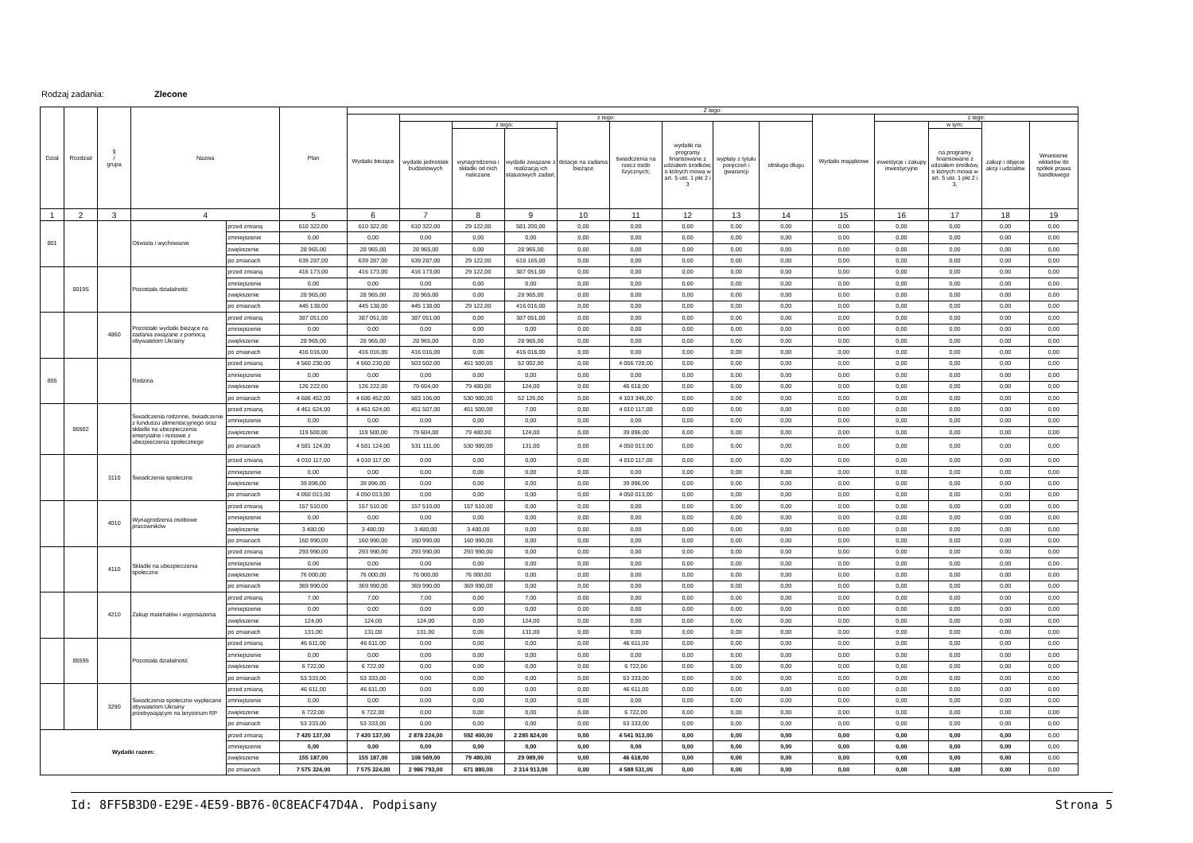Rodzaj zadania: Zlecone
| Dział | Rozdział | § / grupa | Nazwa | | Plan | Z tego: | | | | | | | | | | | | | |
| --- | --- | --- | --- | --- | --- | --- | --- | --- | --- | --- | --- | --- | --- | --- | --- | --- | --- | --- | --- |
| | | | | | | Wydatki bieżące | z tego: | | | | | | | | Wydatki majątkowe | z tego: | | | |
| | | | | | | | wydatki jednostek budżetowych | z tego: | | dotacje na zadania bieżące | świadczenia na rzecz osób fizycznych; | wydatki na programy finansowane z udziałem środków, o których mowa w art. 5 ust. 1 pkt 2 i 3 | wypłaty z tytułu poręczeń i gwarancji | obsługa długu | | inwestycje i zakupy inwestycyjne | w tym: | zakup i objęcie akcji i udziałów | Wniesienie wkładów do spółek prawa handlowego |
| | | | | | | | | wynagrodzenia i składki od nich naliczane | wydatki związane z realizacją ich statutowych zadań; | | | | | | | | na programy finansowane z udziałem środków, o których mowa w art. 5 ust. 1 pkt 2 i 3, | | |
| 1 | 2 | 3 | 4 | | 5 | 6 | 7 | 8 | 9 | 10 | 11 | 12 | 13 | 14 | 15 | 16 | 17 | 18 | 19 |
| 801 | | | Oświata i wychowanie | przed zmianą | 610 322,00 | 610 322,00 | 610 322,00 | 29 122,00 | 581 200,00 | 0,00 | 0,00 | 0,00 | 0,00 | 0,00 | 0,00 | 0,00 | 0,00 | 0,00 | 0,00 |
| | | | | zmniejszenie | 0,00 | 0,00 | 0,00 | 0,00 | 0,00 | 0,00 | 0,00 | 0,00 | 0,00 | 0,00 | 0,00 | 0,00 | 0,00 | 0,00 | 0,00 |
| | | | | zwiększenie | 28 965,00 | 28 965,00 | 28 965,00 | 0,00 | 28 965,00 | 0,00 | 0,00 | 0,00 | 0,00 | 0,00 | 0,00 | 0,00 | 0,00 | 0,00 | 0,00 |
| | | | | po zmianach | 639 287,00 | 639 287,00 | 639 287,00 | 29 122,00 | 610 165,00 | 0,00 | 0,00 | 0,00 | 0,00 | 0,00 | 0,00 | 0,00 | 0,00 | 0,00 | 0,00 |
| | 80195 | | Pozostała działalność | przed zmianą | 416 173,00 | 416 173,00 | 416 173,00 | 29 122,00 | 387 051,00 | 0,00 | 0,00 | 0,00 | 0,00 | 0,00 | 0,00 | 0,00 | 0,00 | 0,00 | 0,00 |
| | | | | zmniejszenie | 0,00 | 0,00 | 0,00 | 0,00 | 0,00 | 0,00 | 0,00 | 0,00 | 0,00 | 0,00 | 0,00 | 0,00 | 0,00 | 0,00 | 0,00 |
| | | | | zwiększenie | 28 965,00 | 28 965,00 | 28 965,00 | 0,00 | 28 965,00 | 0,00 | 0,00 | 0,00 | 0,00 | 0,00 | 0,00 | 0,00 | 0,00 | 0,00 | 0,00 |
| | | | | po zmianach | 445 138,00 | 445 138,00 | 445 138,00 | 29 122,00 | 416 016,00 | 0,00 | 0,00 | 0,00 | 0,00 | 0,00 | 0,00 | 0,00 | 0,00 | 0,00 | 0,00 |
| | | 4860 | Pozostałe wydatki bieżące na zadania związane z pomocą obywatelom Ukrainy | przed zmianą | 387 051,00 | 387 051,00 | 387 051,00 | 0,00 | 387 051,00 | 0,00 | 0,00 | 0,00 | 0,00 | 0,00 | 0,00 | 0,00 | 0,00 | 0,00 | 0,00 |
| | | | | zmniejszenie | 0,00 | 0,00 | 0,00 | 0,00 | 0,00 | 0,00 | 0,00 | 0,00 | 0,00 | 0,00 | 0,00 | 0,00 | 0,00 | 0,00 | 0,00 |
| | | | | zwiększenie | 28 965,00 | 28 965,00 | 28 965,00 | 0,00 | 28 965,00 | 0,00 | 0,00 | 0,00 | 0,00 | 0,00 | 0,00 | 0,00 | 0,00 | 0,00 | 0,00 |
| | | | | po zmianach | 416 016,00 | 416 016,00 | 416 016,00 | 0,00 | 416 016,00 | 0,00 | 0,00 | 0,00 | 0,00 | 0,00 | 0,00 | 0,00 | 0,00 | 0,00 | 0,00 |
| 855 | | | Rodzina | przed zmianą | 4 560 230,00 | 4 560 230,00 | 503 502,00 | 451 500,00 | 52 002,00 | 0,00 | 4 056 728,00 | 0,00 | 0,00 | 0,00 | 0,00 | 0,00 | 0,00 | 0,00 | 0,00 |
| | | | | zmniejszenie | 0,00 | 0,00 | 0,00 | 0,00 | 0,00 | 0,00 | 0,00 | 0,00 | 0,00 | 0,00 | 0,00 | 0,00 | 0,00 | 0,00 | 0,00 |
| | | | | zwiększenie | 126 222,00 | 126 222,00 | 79 604,00 | 79 480,00 | 124,00 | 0,00 | 46 618,00 | 0,00 | 0,00 | 0,00 | 0,00 | 0,00 | 0,00 | 0,00 | 0,00 |
| | | | | po zmianach | 4 686 452,00 | 4 686 452,00 | 583 106,00 | 530 980,00 | 52 126,00 | 0,00 | 4 103 346,00 | 0,00 | 0,00 | 0,00 | 0,00 | 0,00 | 0,00 | 0,00 | 0,00 |
| | 85502 | | Świadczenia rodzinne, świadczenie z funduszu alimentacyjnego oraz składki na ubezpieczenia emerytalne i rentowe z ubezpieczenia społecznego | przed zmianą | 4 461 624,00 | 4 461 624,00 | 451 507,00 | 451 500,00 | 7,00 | 0,00 | 4 010 117,00 | 0,00 | 0,00 | 0,00 | 0,00 | 0,00 | 0,00 | 0,00 | 0,00 |
| | | | | zmniejszenie | 0,00 | 0,00 | 0,00 | 0,00 | 0,00 | 0,00 | 0,00 | 0,00 | 0,00 | 0,00 | 0,00 | 0,00 | 0,00 | 0,00 | 0,00 |
| | | | | zwiększenie | 119 500,00 | 119 500,00 | 79 604,00 | 79 480,00 | 124,00 | 0,00 | 39 896,00 | 0,00 | 0,00 | 0,00 | 0,00 | 0,00 | 0,00 | 0,00 | 0,00 |
| | | | | po zmianach | 4 581 124,00 | 4 581 124,00 | 531 111,00 | 530 980,00 | 131,00 | 0,00 | 4 050 013,00 | 0,00 | 0,00 | 0,00 | 0,00 | 0,00 | 0,00 | 0,00 | 0,00 |
| | | 3110 | Świadczenia społeczne | przed zmianą | 4 010 117,00 | 4 010 117,00 | 0,00 | 0,00 | 0,00 | 0,00 | 4 010 117,00 | 0,00 | 0,00 | 0,00 | 0,00 | 0,00 | 0,00 | 0,00 | 0,00 |
| | | | | zmniejszenie | 0,00 | 0,00 | 0,00 | 0,00 | 0,00 | 0,00 | 0,00 | 0,00 | 0,00 | 0,00 | 0,00 | 0,00 | 0,00 | 0,00 | 0,00 |
| | | | | zwiększenie | 39 896,00 | 39 896,00 | 0,00 | 0,00 | 0,00 | 0,00 | 39 896,00 | 0,00 | 0,00 | 0,00 | 0,00 | 0,00 | 0,00 | 0,00 | 0,00 |
| | | | | po zmianach | 4 050 013,00 | 4 050 013,00 | 0,00 | 0,00 | 0,00 | 0,00 | 4 050 013,00 | 0,00 | 0,00 | 0,00 | 0,00 | 0,00 | 0,00 | 0,00 | 0,00 |
| | | 4010 | Wynagrodzenia osobowe pracowników | przed zmianą | 157 510,00 | 157 510,00 | 157 510,00 | 157 510,00 | 0,00 | 0,00 | 0,00 | 0,00 | 0,00 | 0,00 | 0,00 | 0,00 | 0,00 | 0,00 | 0,00 |
| | | | | zmniejszenie | 0,00 | 0,00 | 0,00 | 0,00 | 0,00 | 0,00 | 0,00 | 0,00 | 0,00 | 0,00 | 0,00 | 0,00 | 0,00 | 0,00 | 0,00 |
| | | | | zwiększenie | 3 480,00 | 3 480,00 | 3 480,00 | 3 480,00 | 0,00 | 0,00 | 0,00 | 0,00 | 0,00 | 0,00 | 0,00 | 0,00 | 0,00 | 0,00 | 0,00 |
| | | | | po zmianach | 160 990,00 | 160 990,00 | 160 990,00 | 160 990,00 | 0,00 | 0,00 | 0,00 | 0,00 | 0,00 | 0,00 | 0,00 | 0,00 | 0,00 | 0,00 | 0,00 |
| | | 4110 | Składki na ubezpieczenia społeczne | przed zmianą | 293 990,00 | 293 990,00 | 293 990,00 | 293 990,00 | 0,00 | 0,00 | 0,00 | 0,00 | 0,00 | 0,00 | 0,00 | 0,00 | 0,00 | 0,00 | 0,00 |
| | | | | zmniejszenie | 0,00 | 0,00 | 0,00 | 0,00 | 0,00 | 0,00 | 0,00 | 0,00 | 0,00 | 0,00 | 0,00 | 0,00 | 0,00 | 0,00 | 0,00 |
| | | | | zwiększenie | 76 000,00 | 76 000,00 | 76 000,00 | 76 000,00 | 0,00 | 0,00 | 0,00 | 0,00 | 0,00 | 0,00 | 0,00 | 0,00 | 0,00 | 0,00 | 0,00 |
| | | | | po zmianach | 369 990,00 | 369 990,00 | 369 990,00 | 369 990,00 | 0,00 | 0,00 | 0,00 | 0,00 | 0,00 | 0,00 | 0,00 | 0,00 | 0,00 | 0,00 | 0,00 |
| | | 4210 | Zakup materiałów i wyposażenia | przed zmianą | 7,00 | 7,00 | 7,00 | 0,00 | 7,00 | 0,00 | 0,00 | 0,00 | 0,00 | 0,00 | 0,00 | 0,00 | 0,00 | 0,00 | 0,00 |
| | | | | zmniejszenie | 0,00 | 0,00 | 0,00 | 0,00 | 0,00 | 0,00 | 0,00 | 0,00 | 0,00 | 0,00 | 0,00 | 0,00 | 0,00 | 0,00 | 0,00 |
| | | | | zwiększenie | 124,00 | 124,00 | 124,00 | 0,00 | 124,00 | 0,00 | 0,00 | 0,00 | 0,00 | 0,00 | 0,00 | 0,00 | 0,00 | 0,00 | 0,00 |
| | | | | po zmianach | 131,00 | 131,00 | 131,00 | 0,00 | 131,00 | 0,00 | 0,00 | 0,00 | 0,00 | 0,00 | 0,00 | 0,00 | 0,00 | 0,00 | 0,00 |
| | 85595 | | Pozostała działalność | przed zmianą | 46 611,00 | 46 611,00 | 0,00 | 0,00 | 0,00 | 0,00 | 46 611,00 | 0,00 | 0,00 | 0,00 | 0,00 | 0,00 | 0,00 | 0,00 | 0,00 |
| | | | | zmniejszenie | 0,00 | 0,00 | 0,00 | 0,00 | 0,00 | 0,00 | 0,00 | 0,00 | 0,00 | 0,00 | 0,00 | 0,00 | 0,00 | 0,00 | 0,00 |
| | | | | zwiększenie | 6 722,00 | 6 722,00 | 0,00 | 0,00 | 0,00 | 0,00 | 6 722,00 | 0,00 | 0,00 | 0,00 | 0,00 | 0,00 | 0,00 | 0,00 | 0,00 |
| | | | | po zmianach | 53 333,00 | 53 333,00 | 0,00 | 0,00 | 0,00 | 0,00 | 53 333,00 | 0,00 | 0,00 | 0,00 | 0,00 | 0,00 | 0,00 | 0,00 | 0,00 |
| | | 3290 | Świadczenia społeczne wypłacane obywatelom Ukrainy przebywającym na terytorium RP | przed zmianą | 46 611,00 | 46 611,00 | 0,00 | 0,00 | 0,00 | 0,00 | 46 611,00 | 0,00 | 0,00 | 0,00 | 0,00 | 0,00 | 0,00 | 0,00 | 0,00 |
| | | | | zmniejszenie | 0,00 | 0,00 | 0,00 | 0,00 | 0,00 | 0,00 | 0,00 | 0,00 | 0,00 | 0,00 | 0,00 | 0,00 | 0,00 | 0,00 | 0,00 |
| | | | | zwiększenie | 6 722,00 | 6 722,00 | 0,00 | 0,00 | 0,00 | 0,00 | 6 722,00 | 0,00 | 0,00 | 0,00 | 0,00 | 0,00 | 0,00 | 0,00 | 0,00 |
| | | | | po zmianach | 53 333,00 | 53 333,00 | 0,00 | 0,00 | 0,00 | 0,00 | 53 333,00 | 0,00 | 0,00 | 0,00 | 0,00 | 0,00 | 0,00 | 0,00 | 0,00 |
| Wydatki razem: | | | | przed zmianą | 7 420 137,00 | 7 420 137,00 | 2 878 224,00 | 592 400,00 | 2 285 824,00 | 0,00 | 4 541 913,00 | 0,00 | 0,00 | 0,00 | 0,00 | 0,00 | 0,00 | 0,00 | 0,00 |
| | | | | zmniejszenie | 0,00 | 0,00 | 0,00 | 0,00 | 0,00 | 0,00 | 0,00 | 0,00 | 0,00 | 0,00 | 0,00 | 0,00 | 0,00 | 0,00 | 0,00 |
| | | | | zwiększenie | 155 187,00 | 155 187,00 | 108 569,00 | 79 480,00 | 29 089,00 | 0,00 | 46 618,00 | 0,00 | 0,00 | 0,00 | 0,00 | 0,00 | 0,00 | 0,00 | 0,00 |
| | | | | po zmianach | 7 575 324,00 | 7 575 324,00 | 2 986 793,00 | 671 880,00 | 2 314 913,00 | 0,00 | 4 588 531,00 | 0,00 | 0,00 | 0,00 | 0,00 | 0,00 | 0,00 | 0,00 | 0,00 |
Id: 8FF5B3D0-E29E-4E59-BB76-0C8EACF47D4A. Podpisany Strona 5